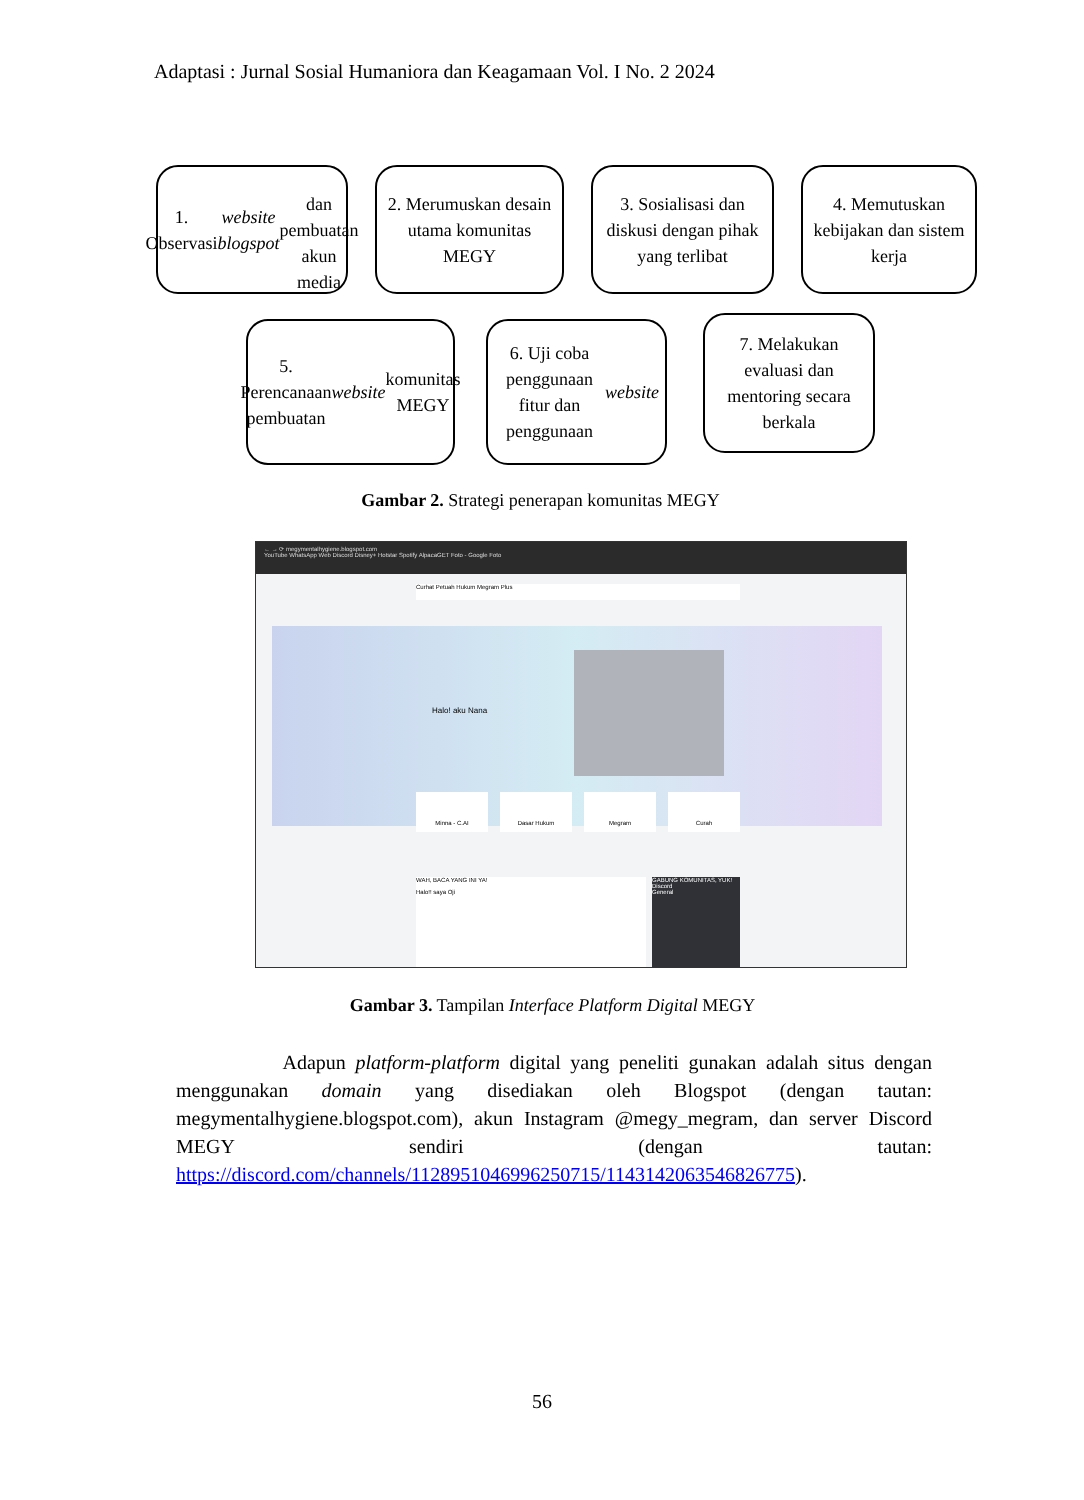Adaptasi : Jurnal Sosial Humaniora dan Keagamaan Vol. I No. 2 2024
1. Observasi
website blogspot
dan pembuatan
akun media
2. Merumuskan desain utama komunitas MEGY
3. Sosialisasi dan diskusi dengan pihak yang terlibat
4. Memutuskan kebijakan dan sistem kerja
5. Perencanaan pembuatan website komunitas MEGY
6. Uji coba penggunaan fitur dan penggunaan website
7. Melakukan evaluasi dan mentoring secara berkala
Gambar 2. Strategi penerapan komunitas MEGY
← → ⟳ megymentalhygiene.blogspot.com
YouTube WhatsApp Web Discord Disney+ Hotstar Spotify AlpacaGET Foto - Google Foto
Curhat Petuah Hukum Megram Plus
Halo! aku Nana
Minna - C.AI Dasar Hukum Megram Curah
WAH, BACA YANG INI YA!
Halo!! saya Oji
GABUNG KOMUNITAS, YUK!
Discord
General
Gambar 3. Tampilan Interface Platform Digital MEGY
Adapun platform-platform digital yang peneliti gunakan adalah situs dengan menggunakan domain yang disediakan oleh Blogspot (dengan tautan: megymentalhygiene.blogspot.com), akun Instagram @megy_megram, dan server Discord MEGY sendiri (dengan tautan: https://discord.com/channels/1128951046996250715/1143142063546826775).
56